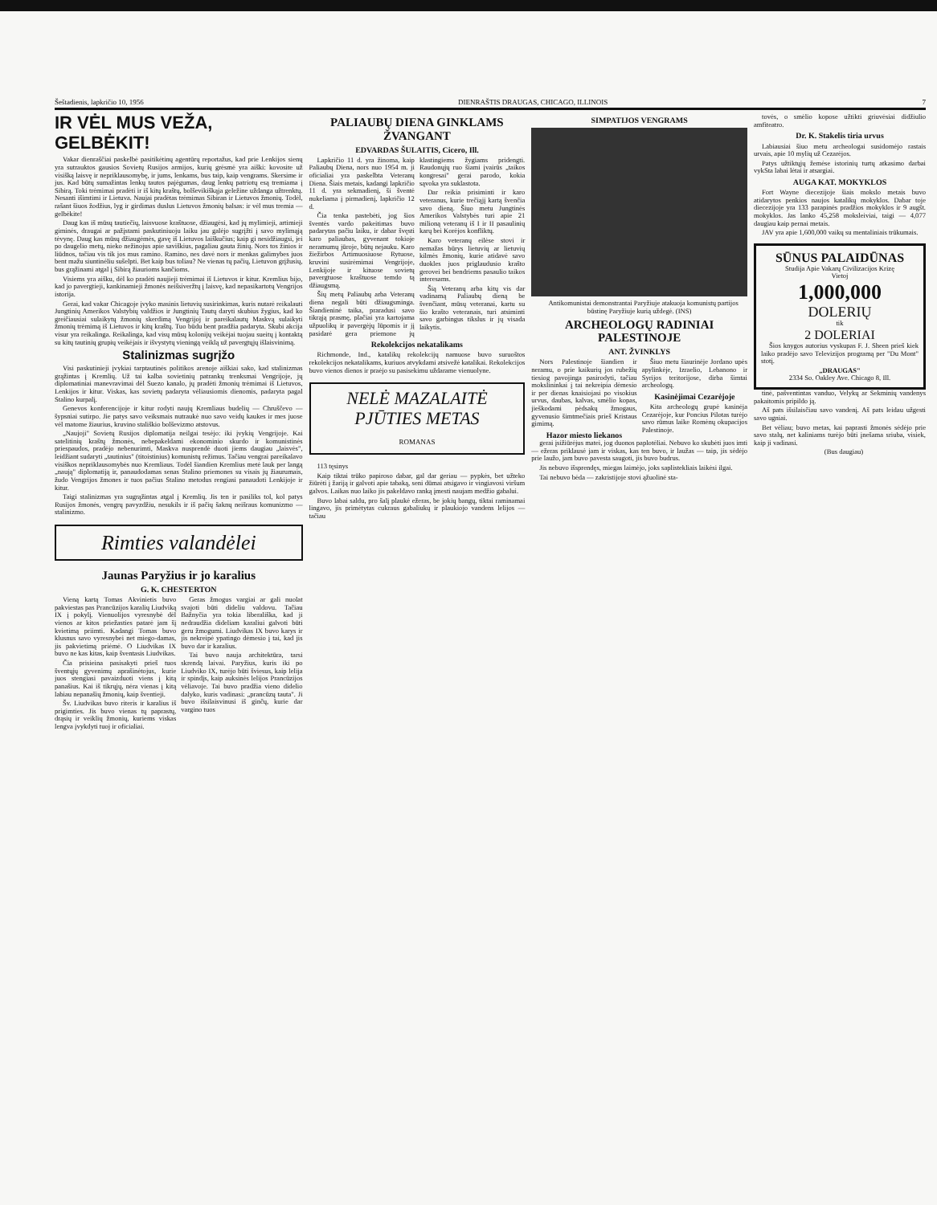Šeštadienis, lapkričio 10, 1956 DIENRAŠTIS DRAUGAS, CHICAGO, ILLINOIS 7
IR VĖL MUS VEŽA, GELBĖKIT!
Vakar dienraščiai paskelbė pasitikėtinų agentūrų reportažus, kad prie Lenkijos sienų yra sutrauktos gausios Sovietų Rusijos armijos, kurių grėsmė yra aiški: kovosite už visišką laisvę ir nepriklausomybę, ir jums, lenkams, bus taip, kaip vengrams. Skersime ir jus. Kad būtų sumažintas lenkų tautos pajėgumas, daug lenkų patriotų esą tremiama į Sibirą. Toki trėmimai pradėti ir iš kitų kraštų, bolševikiškąja geležine uždanga užtrenktų. Nesanti išimtimi ir Lietuva. Naujai pradėtas trėmimas Sibiran ir Lietuvos žmonių. Todėl, rašant šiuos žodžius, lyg ir girdimas duslus Lietuvos žmonių balsas: ir vėl mus tremia — gelbėkite!
Daug kas iš mūsų tautiečių, laisvuose kraštuose, džiaugėsi, kad jų mylimieji, artimieji giminės, draugai ar pažįstami paskutiniuoju laiku jau galėjo sugrįžti į savo mylimąją tėvynę. Daug kas mūsų džiaugėmės, gavę iš Lietuvos laiškučius; kaip gi nesidžiaugsi, jei po daugelio metų, nieko nežinojus apie saviškius, pagaliau gauta žinių. Nors tos žinios ir liūdnos, tačiau vis tik jos mus ramino. Ramino, nes davė nors ir menkas galimybes juos bent mažu siuntinėliu sušelpti. Bet kaip bus toliau? Ne vienas tų pačių, Lietuvon grįžusių, bus grąžinami atgal į Sibirą žiaurioms kančioms.
Visiems yra aišku, dėl ko pradėti naujieji trėmimai iš Lietuvos ir kitur. Kremlius bijo, kad jo pavergtieji, kankinamieji žmonės neišsiveržtų į laisvę, kad nepasikartotų Vengrijos istorija.
Gerai, kad vakar Chicagoje įvyko masinis lietuvių susirinkimas, kuris nutarė reikalauti Jungtinių Amerikos Valstybių valdžios ir Jungtinių Tautų daryti skubius žygius, kad ko greičiausiai sulaikytų žmonių skerdimą Vengrijoj ir pareikalautų Maskvą sulaikyti žmonių trėmimą iš Lietuvos ir kitų kraštų. Tuo būdu bent pradžia padaryta. Skubi akcija visur yra reikalinga. Reikalinga, kad visų mūsų kolonijų veikėjai tuojau sueitų į kontaktą su kitų tautinių grupių veikėjais ir išvystytų vieningą veiklą už pavergtųjų išlaisvinimą.
Stalinizmas sugrįžo
Visi paskutinieji įvykiai tarptautinės politikos arenoje aiškiai sako, kad stalinizmas grąžintas į Kremlių. Už tai kalba sovietinių patrankų trenksmai Vengrijoje, jų diplomatiniai manevravimai dėl Suezo kanalo, jų pradėti žmonių trėmimai iš Lietuvos, Lenkijos ir kitur. Viskas, kas sovietų padaryta vėliausiomis dienomis, padaryta pagal Stalino kurpalį.
Genevos konferencijoje ir kitur rodyti naujų Kremliaus budelių — Chruščevo — šypsniai sutirpo. Jie patys savo veiksmais nutraukė nuo savo veidų kaukes ir mes juose vėl matome žiaurius, kruvino stališkio bolševizmo atstovus.
„Naujoji" Sovietų Rusijos diplomatija neilgai tesėjo: iki įvykių Vengrijoje. Kai satelitinių kraštų žmonės, nebepakeldami ekonominio skurdo ir komunistinės priespaudos, pradėjo nebenurimti, Maskva nusprendė duoti jiems daugiau „laisvės", leidžiant sudaryti „tautinius" (titoistinius) komunistų režimus. Tačiau vengrai pareikalavo visiškos nepriklausomybės nuo Kremliaus. Todėl šiandien Kremlius metė lauk per langą „naują" diplomatiją ir, panaudodamas senas Stalino priemones su visais jų žiaurumais, žudo Vengrijos žmones ir tuos pačius Stalino metodus rengiasi panaudoti Lenkijoje ir kitur.
Taigi stalinizmas yra sugrąžintas atgal į Kremlių. Jis ten ir pasiliks tol, kol patys Rusijos žmonės, vengrų pavyzdžiu, nesukils ir iš pačių šaknų neišraus komunizmo — stalinizmo.
Rimties valandėlei
Jaunas Paryžius ir jo karalius
G. K. CHESTERTON
Vieną kartą Tomas Akvinietis buvo pakviestas pas Prancūzijos karalių Liudviką IX į pokylį. Vienuolijos vyresnybė dėl vienos ar kitos priežasties patarė jam šį kvietimą priimti. Kadangi Tomas buvo klusnus savo vyresnybei net miego-damas, jis pakvietimą priėmė. O Liudvikas IX buvo ne kas kitas, kaip šventasis Liudvikas.
Čia prisieina pasisakyti prieš tuos šventųjų gyvenimų aprašinėtojus, kurie juos stengiasi pavaizduoti viens į kitą panašius. Kai iš tikrųjų, nėra vienas į kitą labiau nepanašių žmonių, kaip šventieji.
Šv. Liudvikas buvo riteris ir karalius iš prigimties. Jis buvo vienas tų paprastų, drąsių ir veiklių žmonių, kuriems viskas lengva įvykdyti tuoj ir oficialiai.
Geras žmogus vargiai ar gali nuolat svajoti būti dideliu valdovu. Tačiau Bažnyčia yra tokia liberališka, kad ji nedraudžia dideliam karaliui galvoti būti geru žmogumi. Liudvikas IX buvo karys ir jis nekreipė ypatingo dėmesio į tai, kad jis buvo dar ir karalius.
Tai buvo nauja architektūra, tarsi skrendą laivai. Paryžius, kuris iki po Liudviko IX, turėjo būti šviesus, kaip lelija ir spindįs, kaip auksinės lelijos Prancūzijos vėliavoje. Tai buvo pradžia vieno didelio dalyko, kuris vadinasi: „prancūzų tauta". Ji buvo išsilaisvinusi iš ginčų, kurie dar vargino tuos
PALIAUBŲ DIENA GINKLAMS ŽVANGANT
EDVARDAS ŠULAITIS, Cicero, Ill.
Lapkričio 11 d. yra žinoma, kaip Paliaubų Diena, nors nuo 1954 m. ji oficialiai yra paskelbta Veteranų Diena. Šiais metais, kadangi lapkričio 11 d. yra sekmadienį, ši šventė nukeliama į pirmadienį, lapkričio 12 d.
Čia tenka pastebėti, jog šios šventės vardo pakeitimas buvo padarytas pačiu laiku, ir dabar švęsti karo paliaubas, gyvenant tokioje neramumų jūroje, būtų nejauku. Karo žiežirbos Artimuosiuose Rytuose, kruvini susirėmimai Vengrijoje, Lenkijoje ir kituose sovietų pavergtuose kraštuose temdo tą džiaugsmą.
Šių metų Paliaubų arba Veteranų diena negali būti džiaugsminga. Šiandieninė taika, praradusi savo tikrąją prasmę, plačiai yra kartojama užpuolikų ir pavergėjų lūpomis ir jį pasidarė gera priemone jų klastingiems žygiams pridengti. Raudonųjų ruo šiami įvairūs „taikos kongresai" gerai parodo, kokia sąvoka yra suklastota.
Dar reikia prisiminti ir karo veteranus, kurie trečiąjį kartą švenčia savo dieną. Šiuo metu Jungtinės Amerikos Valstybės turi apie 21 milioną veteranų iš I ir II pasaulinių karų bei Korėjos konfliktų.
Karo veteranų eilėse stovi ir nemažas būrys lietuvių ar lietuvių kilmės žmonių, kurie atidavė savo duokles juos priglaudusio krašto gerovei bei bendriems pasaulio taikos interesams.
Šią Veteranų arba kitų vis dar vadinamą Paliaubų dieną be švenčiant, mūsų veteranai, kartu su šio krašto veteranais, turi atsiminti savo garbingus tikslus ir jų visada laikytis.
Rekolekcijos nekatalikams
Richmonde, Ind., katalikų rekolekcijų namuose buvo suruoštos rekolekcijos nekatalikams, kuriuos atvykdami atsivežė katalikai. Rekolekcijos buvo vienos dienos ir praėjo su pasisekimu uždarame vienuolyne.
NELĖ MAZALAITĖ
PJŪTIES METAS
ROMANAS
113 tęsinys
Kaip tiktai trūko papiroso dabar, gal dar geriau — pypkės, bet užteko žiūrėti į žariją ir galvoti apie tabaką, seni dūmai atsigavo ir vingiavosi viršum galvos. Laikas nuo laiko jis pakeldavo ranką įmesti naujam medžio gabalui.
Buvo labai saldu, pro šalį plaukė ežeras, be jokių bangų, tiktai raminamai lingavo, jis primėtytas cukraus gabaliukų ir plaukiojo vandens lelijos — tačiau
SIMPATIJOS VENGRAMS
Antikomunistai demonstrantai Paryžiuje atakuoja komunistų partijos būstinę Paryžiuje kurią uždegė. (INS)
ARCHEOLOGŲ RADINIAI PALESTINOJE
ANT. ŽVINKLYS
Nors Palestinoje šiandien ir neramu, o prie kaikurių jos rubežių tiesiog pavojinga pasirodyti, tačiau mokslininkai į tai nekreipia dėmesio ir per dienas knaisiojasi po visokius urvus, daubas, kalvas, smėlio kopas, jieškodami pėdsakų žmogaus, gyvenusio šimtmečiais prieš Kristaus gimimą.
Hazor miesto liekanos
Šiuo metu šiaurinėje Jordano upės apylinkėje, Izraelio, Lebanono ir Syrijos teritorijose, dirba šimtai archeologų.
Kasinėjimai Cezarėjoje
Kita archeologų grupė kasinėja Cezarėjoje, kur Poncius Pilotas turėjo savo rūmus laike Romėnų okupacijos Palestinoje.
gerai įsižiūrėjus matei, jog duonos paplotėliai. Nebuvo ko skubėti juos imti — ežeras priklausė jam ir viskas, kas ten buvo, ir laužas — taip, jis sėdėjo prie laužo, jam buvo pavesta saugoti, jis buvo budrus.
Jis nebuvo išsprendęs, miegas laimėjo, joks saplistekliais laikėsi ilgai.
Tai nebuvo bėda — zakristijoje stovi ąžuolinė sta-
tovės, o smėlio kopose užtikti griuvėsiai didžiulio amfiteatro.
Dr. K. Stakelis tiria urvus
Labiausiai šiuo metu archeologai susidomėjo rastais urvais, apie 10 mylių už Cezarėjos.
Patys užtiktųjų žemėse istorinių turtų atkasimo darbai vykSta labai lėtai ir atsargiai.
AUGA KAT. MOKYKLOS
Fort Wayne diecezijoje šiais mokslo metais buvo atidarytos penkios naujos katalikų mokyklos. Dabar toje diecezijoje yra 133 parapinės pradžios mokyklos ir 9 augšt. mokyklos. Jas lanko 45,258 moksleiviai, taigi — 4,077 daugiau kaip pernai metais.
JAV yra apie 1,600,000 vaikų su mentaliniais trūkumais.
SŪNUS PALAIDŪNAS
Studija Apie Vakarų Civilizacijos Krizę
Vietoj
1,000,000
DOLERIŲ
tik
2 DOLERIAI
Šios knygos autorius vyskupas F. J. Sheen prieš kiek laiko pradėjo savo Televizijos programą per "Du Mont" stotį.
„DRAUGAS"
2334 So. Oakley Ave. Chicago 8, Ill.
tinė, pašventintas vanduo, Velykų ar Sekminių vandenys pakaitomis pripildo ją.
Aš pats išsilaisčiau savo vandenį. Aš pats leidau užgesti savo ugniai.
Bet vėliau; buvo metas, kai paprasti žmonės sėdėjo prie savo stalų, net kaliniams turėjo būti įnešama sriuba, visiek, kaip ji vadinasi.
(Bus daugiau)